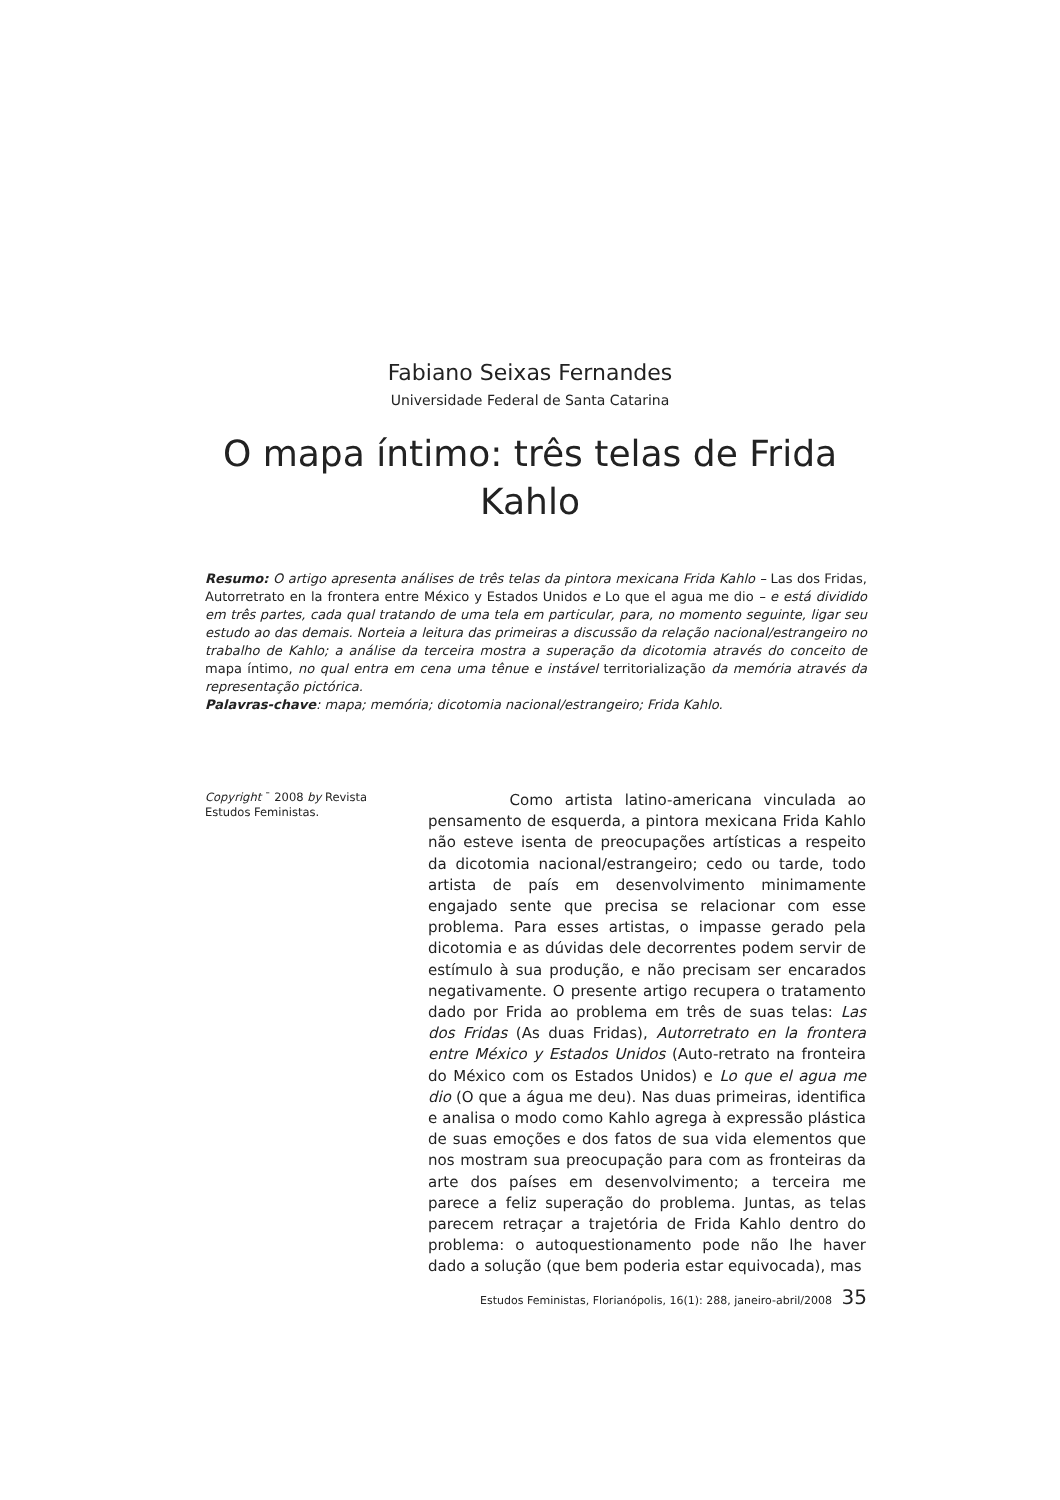Fabiano Seixas Fernandes
Universidade Federal de Santa Catarina
O mapa íntimo: três telas de Frida Kahlo
Resumo: O artigo apresenta análises de três telas da pintora mexicana Frida Kahlo – Las dos Fridas, Autorretrato en la frontera entre México y Estados Unidos e Lo que el agua me dio – e está dividido em três partes, cada qual tratando de uma tela em particular, para, no momento seguinte, ligar seu estudo ao das demais. Norteia a leitura das primeiras a discussão da relação nacional/estrangeiro no trabalho de Kahlo; a análise da terceira mostra a superação da dicotomia através do conceito de mapa íntimo, no qual entra em cena uma tênue e instável territorialização da memória através da representação pictórica.
Palavras-chave: mapa; memória; dicotomia nacional/estrangeiro; Frida Kahlo.
Copyright ¯ 2008 by Revista Estudos Feministas.
Como artista latino-americana vinculada ao pensamento de esquerda, a pintora mexicana Frida Kahlo não esteve isenta de preocupações artísticas a respeito da dicotomia nacional/estrangeiro; cedo ou tarde, todo artista de país em desenvolvimento minimamente engajado sente que precisa se relacionar com esse problema. Para esses artistas, o impasse gerado pela dicotomia e as dúvidas dele decorrentes podem servir de estímulo à sua produção, e não precisam ser encarados negativamente. O presente artigo recupera o tratamento dado por Frida ao problema em três de suas telas: Las dos Fridas (As duas Fridas), Autorretrato en la frontera entre México y Estados Unidos (Auto-retrato na fronteira do México com os Estados Unidos) e Lo que el agua me dio (O que a água me deu). Nas duas primeiras, identifica e analisa o modo como Kahlo agrega à expressão plástica de suas emoções e dos fatos de sua vida elementos que nos mostram sua preocupação para com as fronteiras da arte dos países em desenvolvimento; a terceira me parece a feliz superação do problema. Juntas, as telas parecem retraçar a trajetória de Frida Kahlo dentro do problema: o autoquestionamento pode não lhe haver dado a solução (que bem poderia estar equivocada), mas
Estudos Feministas, Florianópolis, 16(1): 288, janeiro-abril/2008 35